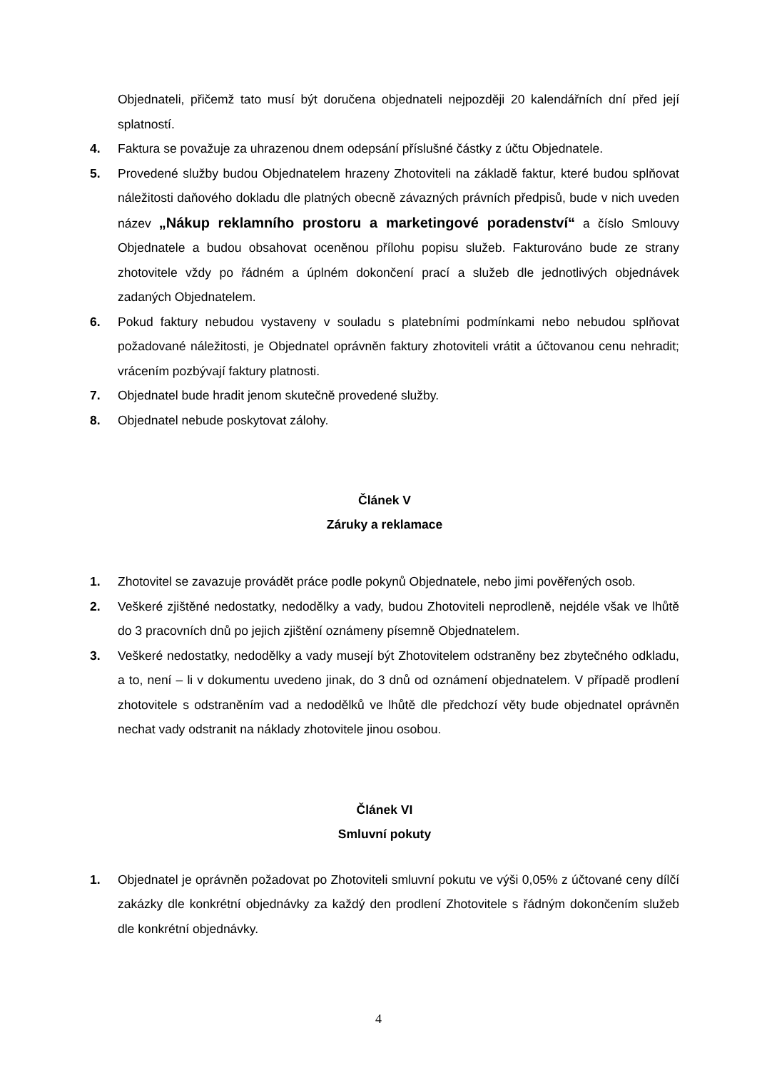Objednateli, přičemž tato musí být doručena objednateli nejpozději 20 kalendářních dní před její splatností.
4. Faktura se považuje za uhrazenou dnem odepsání příslušné částky z účtu Objednatele.
5. Provedené služby budou Objednatelem hrazeny Zhotoviteli na základě faktur, které budou splňovat náležitosti daňového dokladu dle platných obecně závazných právních předpisů, bude v nich uveden název „Nákup reklamního prostoru a marketingové poradenství“ a číslo Smlouvy Objednatele a budou obsahovat oceněnou přílohu popisu služeb. Fakturováno bude ze strany zhotovitele vždy po řádném a úplném dokončení prací a služeb dle jednotlivých objednávek zadaných Objednatelem.
6. Pokud faktury nebudou vystaveny v souladu s platebními podmínkami nebo nebudou splňovat požadované náležitosti, je Objednatel oprávněn faktury zhotoviteli vrátit a účtovanou cenu nehradit; vrácením pozbývají faktury platnosti.
7. Objednatel bude hradit jenom skutečně provedené služby.
8. Objednatel nebude poskytovat zálohy.
Článek V
Záruky a reklamace
1. Zhotovitel se zavazuje provádět práce podle pokynů Objednatele, nebo jimi pověřených osob.
2. Veškeré zjištěné nedostatky, nedodělky a vady, budou Zhotoviteli neprodleně, nejdéle však ve lhůtě do 3 pracovních dnů po jejich zjištění oznámeny písemně Objednatelem.
3. Veškeré nedostatky, nedodělky a vady musejí být Zhotovitelem odstraněny bez zbytečného odkladu, a to, není – li v dokumentu uvedeno jinak, do 3 dnů od oznámení objednatelem. V případě prodlení zhotovitele s odstraněním vad a nedodělků ve lhůtě dle předchozí věty bude objednatel oprávněn nechat vady odstranit na náklady zhotovitele jinou osobou.
Článek VI
Smluvní pokuty
1. Objednatel je oprávněn požadovat po Zhotoviteli smluvní pokutu ve výši 0,05% z účtované ceny dílčí zakázky dle konkrétní objednávky za každý den prodlení Zhotovitele s řádným dokončením služeb dle konkrétní objednávky.
4